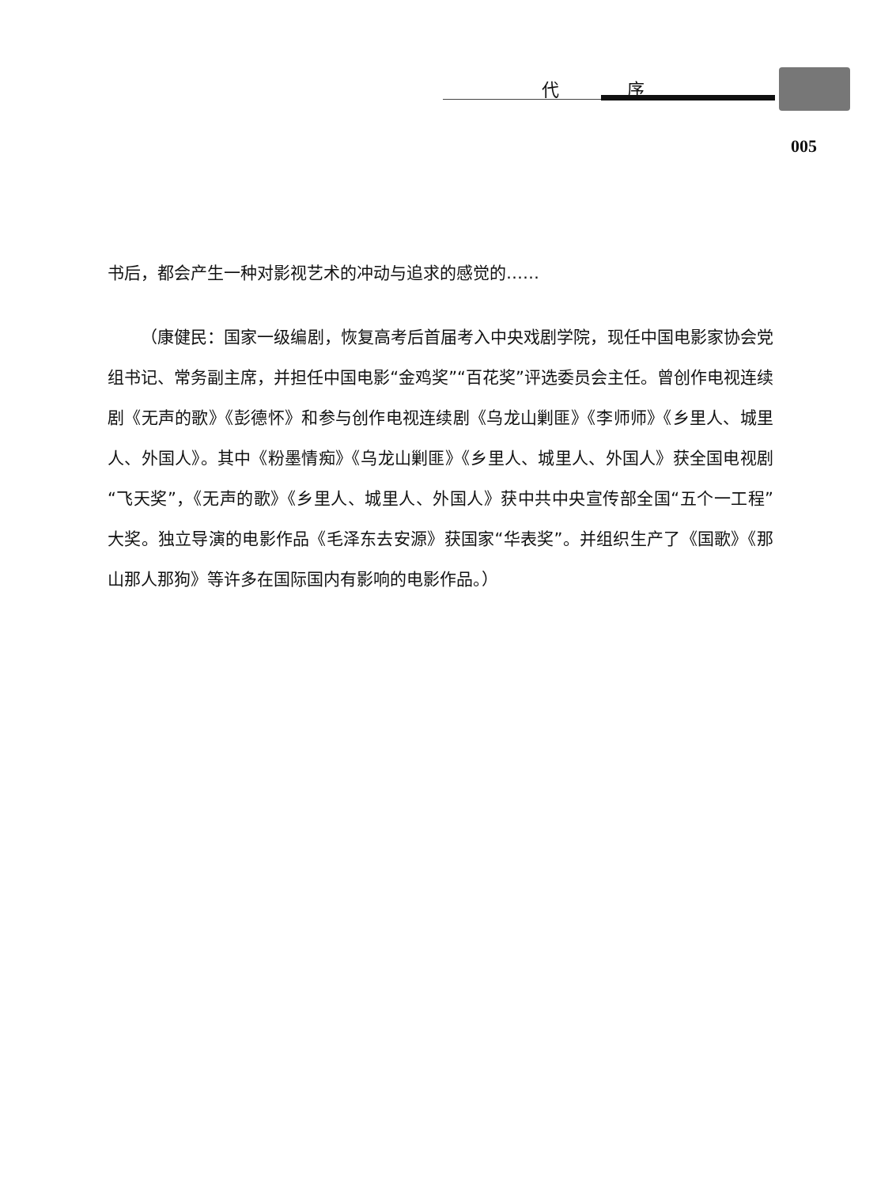代 序
005
书后，都会产生一种对影视艺术的冲动与追求的感觉的……
（康健民：国家一级编剧，恢复高考后首届考入中央戏剧学院，现任中国电影家协会党组书记、常务副主席，并担任中国电影“金鸡奖”“百花奖”评选委员会主任。曾创作电视连续剧《无声的歌》《彭德怀》和参与创作电视连续剧《乌龙山剿匪》《李师师》《乡里人、城里人、外国人》。其中《粉墨情痴》《乌龙山剿匪》《乡里人、城里人、外国人》获全国电视剧“飞天奖”，《无声的歌》《乡里人、城里人、外国人》获中共中央宣传部全国“五个一工程”大奖。独立导演的电影作品《毛泽东去安源》获国家“华表奖”。并组织生产了《国歌》《那山那人那狗》等许多在国际国内有影响的电影作品。）